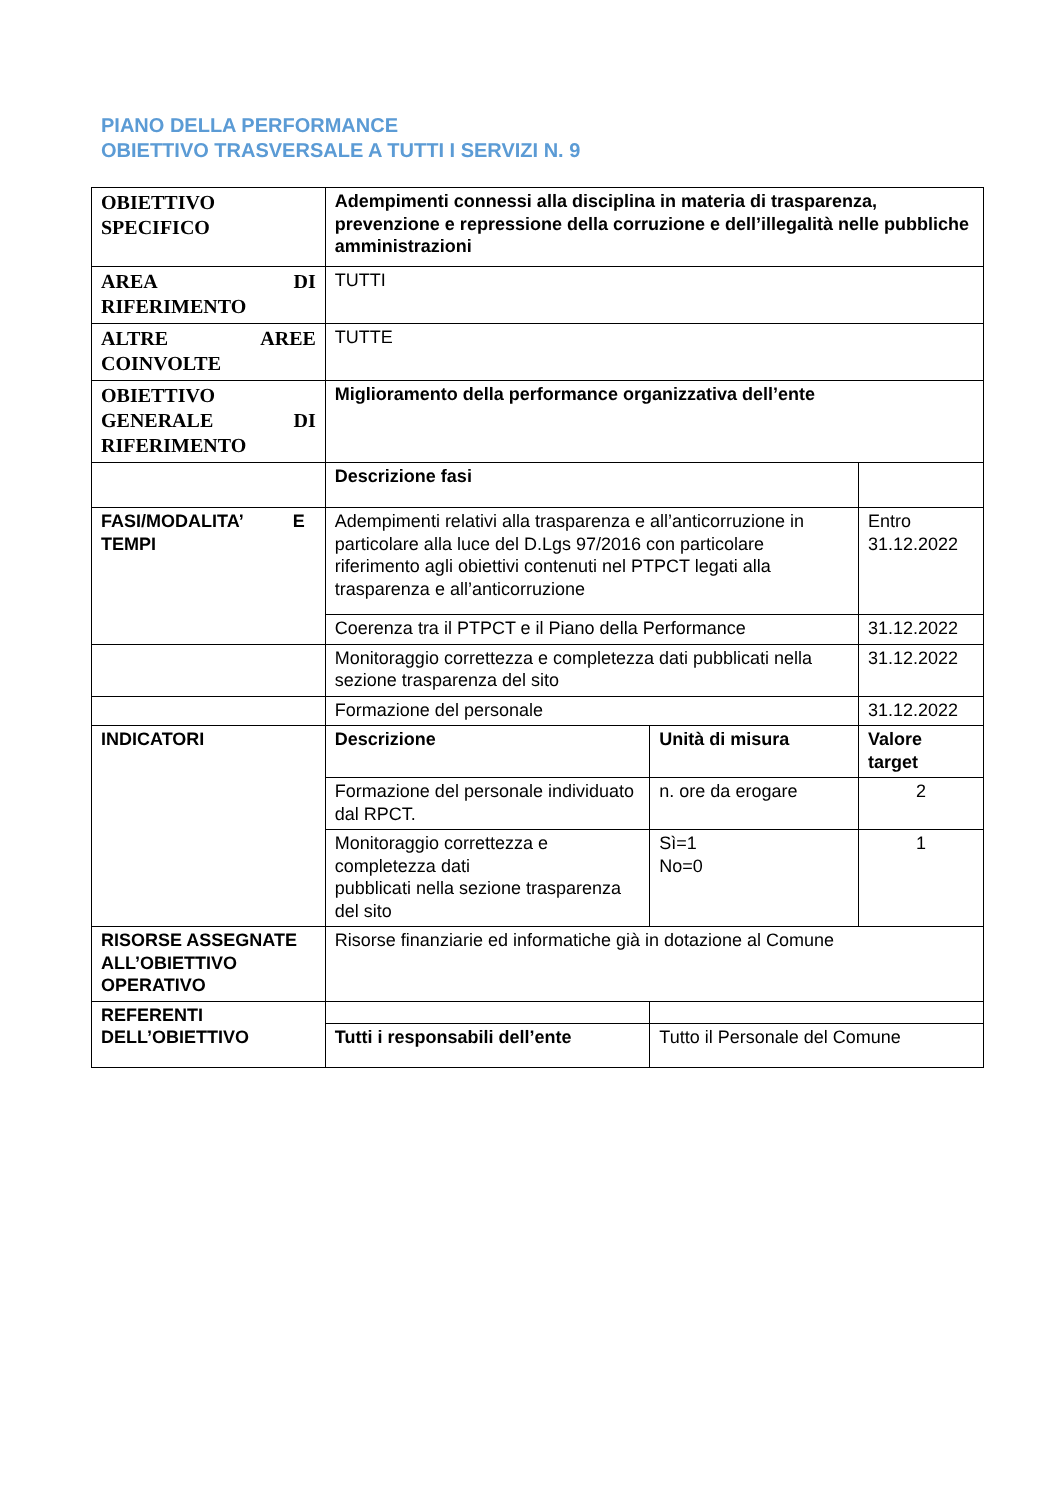PIANO DELLA PERFORMANCE
OBIETTIVO TRASVERSALE A TUTTI I SERVIZI N. 9
| OBIETTIVO SPECIFICO | Adempimenti connessi alla disciplina in materia di trasparenza, prevenzione e repressione della corruzione e dell’illegalità nelle pubbliche amministrazioni | | |
| AREA DI RIFERIMENTO | TUTTI | | |
| ALTRE AREE COINVOLTE | TUTTE | | |
| OBIETTIVO GENERALE DI RIFERIMENTO | Miglioramento della performance organizzativa dell’ente | | |
| | Descrizione fasi | | |
| FASI/MODALITA’ E TEMPI | Adempimenti relativi alla trasparenza e all’anticorruzione in particolare alla luce del D.Lgs 97/2016 con particolare riferimento agli obiettivi contenuti nel PTPCT legati alla trasparenza e all’anticorruzione | | Entro 31.12.2022 |
| | Coerenza tra il PTPCT e il Piano della Performance | | 31.12.2022 |
| | Monitoraggio correttezza e completezza dati pubblicati nella sezione trasparenza del sito | | 31.12.2022 |
| | Formazione del personale | | 31.12.2022 |
| INDICATORI | Descrizione | Unità di misura | Valore target |
| | Formazione del personale individuato dal RPCT. | n. ore da erogare | 2 |
| | Monitoraggio correttezza e completezza dati pubblicati nella sezione trasparenza del sito | Sì=1 No=0 | 1 |
| RISORSE ASSEGNATE ALL’OBIETTIVO OPERATIVO | Risorse finanziarie ed informatiche già in dotazione al Comune | | |
| REFERENTI DELL’OBIETTIVO | | | |
| | Tutti i responsabili dell’ente | Tutto il Personale del Comune | |